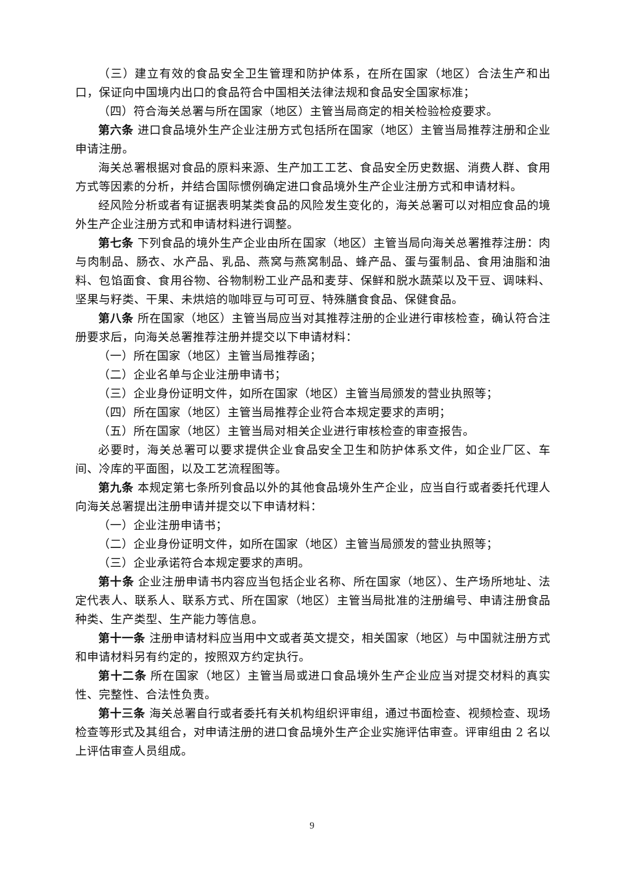（三）建立有效的食品安全卫生管理和防护体系，在所在国家（地区）合法生产和出口，保证向中国境内出口的食品符合中国相关法律法规和食品安全国家标准；
（四）符合海关总署与所在国家（地区）主管当局商定的相关检验检疫要求。
第六条 进口食品境外生产企业注册方式包括所在国家（地区）主管当局推荐注册和企业申请注册。
海关总署根据对食品的原料来源、生产加工工艺、食品安全历史数据、消费人群、食用方式等因素的分析，并结合国际惯例确定进口食品境外生产企业注册方式和申请材料。
经风险分析或者有证据表明某类食品的风险发生变化的，海关总署可以对相应食品的境外生产企业注册方式和申请材料进行调整。
第七条 下列食品的境外生产企业由所在国家（地区）主管当局向海关总署推荐注册：肉与肉制品、肠衣、水产品、乳品、燕窝与燕窝制品、蜂产品、蛋与蛋制品、食用油脂和油料、包馅面食、食用谷物、谷物制粉工业产品和麦芽、保鲜和脱水蔬菜以及干豆、调味料、坚果与籽类、干果、未烘焙的咖啡豆与可可豆、特殊膳食食品、保健食品。
第八条 所在国家（地区）主管当局应当对其推荐注册的企业进行审核检查，确认符合注册要求后，向海关总署推荐注册并提交以下申请材料：
（一）所在国家（地区）主管当局推荐函；
（二）企业名单与企业注册申请书；
（三）企业身份证明文件，如所在国家（地区）主管当局颁发的营业执照等；
（四）所在国家（地区）主管当局推荐企业符合本规定要求的声明；
（五）所在国家（地区）主管当局对相关企业进行审核检查的审查报告。
必要时，海关总署可以要求提供企业食品安全卫生和防护体系文件，如企业厂区、车间、冷库的平面图，以及工艺流程图等。
第九条 本规定第七条所列食品以外的其他食品境外生产企业，应当自行或者委托代理人向海关总署提出注册申请并提交以下申请材料：
（一）企业注册申请书；
（二）企业身份证明文件，如所在国家（地区）主管当局颁发的营业执照等；
（三）企业承诺符合本规定要求的声明。
第十条 企业注册申请书内容应当包括企业名称、所在国家（地区）、生产场所地址、法定代表人、联系人、联系方式、所在国家（地区）主管当局批准的注册编号、申请注册食品种类、生产类型、生产能力等信息。
第十一条 注册申请材料应当用中文或者英文提交，相关国家（地区）与中国就注册方式和申请材料另有约定的，按照双方约定执行。
第十二条 所在国家（地区）主管当局或进口食品境外生产企业应当对提交材料的真实性、完整性、合法性负责。
第十三条 海关总署自行或者委托有关机构组织评审组，通过书面检查、视频检查、现场检查等形式及其组合，对申请注册的进口食品境外生产企业实施评估审查。评审组由 2 名以上评估审查人员组成。
9